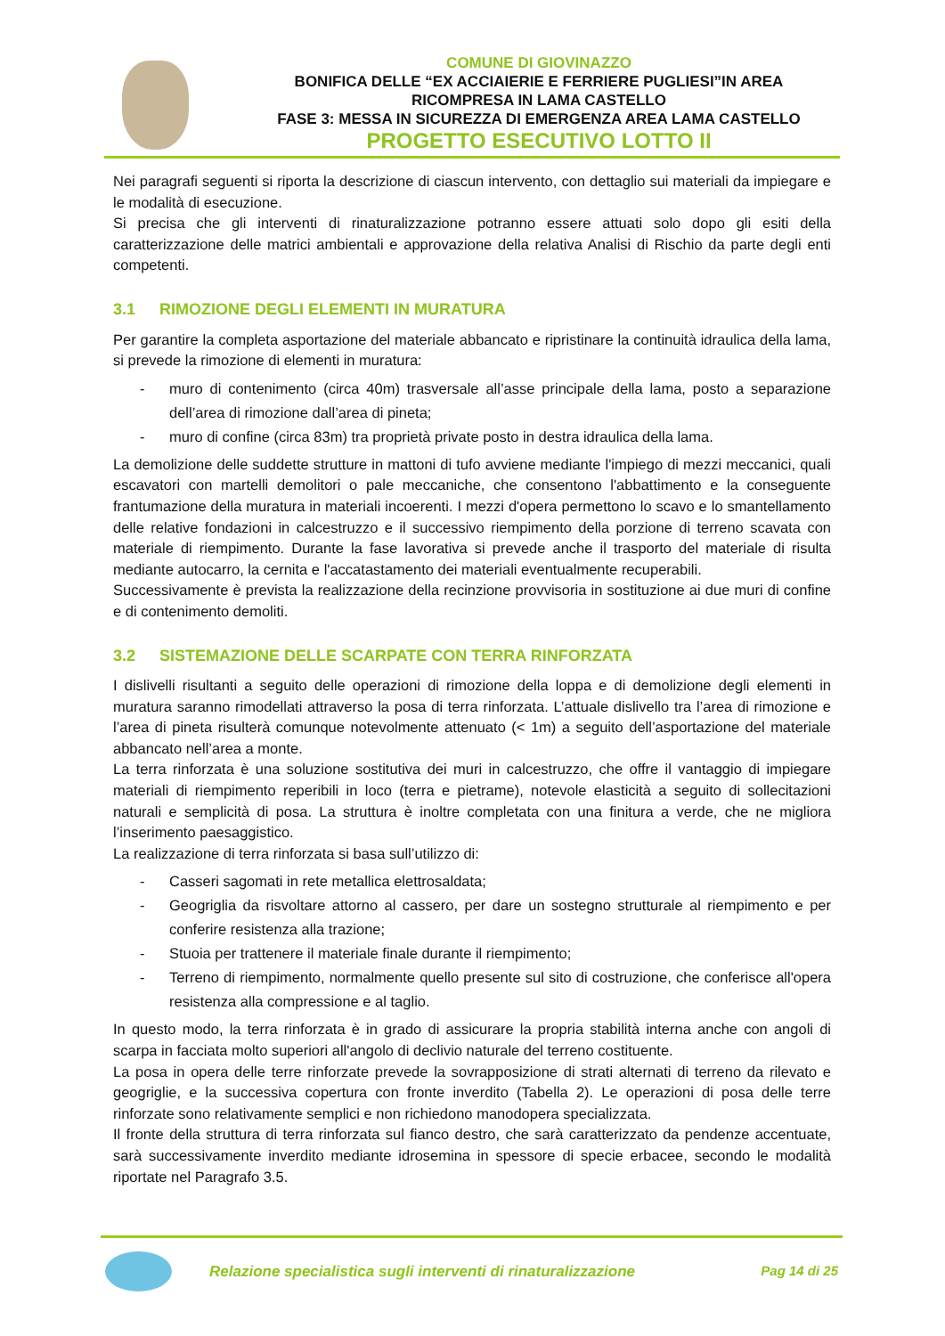COMUNE DI GIOVINAZZO
BONIFICA DELLE “EX ACCIAIERIE E FERRIERE PUGLIESI”IN AREA
RICOMPRESA IN LAMA CASTELLO
FASE 3: MESSA IN SICUREZZA DI EMERGENZA AREA LAMA CASTELLO
PROGETTO ESECUTIVO LOTTO II
Nei paragrafi seguenti si riporta la descrizione di ciascun intervento, con dettaglio sui materiali da impiegare e le modalità di esecuzione.
Si precisa che gli interventi di rinaturalizzazione potranno essere attuati solo dopo gli esiti della caratterizzazione delle matrici ambientali e approvazione della relativa Analisi di Rischio da parte degli enti competenti.
3.1 RIMOZIONE DEGLI ELEMENTI IN MURATURA
Per garantire la completa asportazione del materiale abbancato e ripristinare la continuità idraulica della lama, si prevede la rimozione di elementi in muratura:
- muro di contenimento (circa 40m) trasversale all’asse principale della lama, posto a separazione dell’area di rimozione dall’area di pineta;
- muro di confine (circa 83m) tra proprietà private posto in destra idraulica della lama.
La demolizione delle suddette strutture in mattoni di tufo avviene mediante l'impiego di mezzi meccanici, quali escavatori con martelli demolitori o pale meccaniche, che consentono l'abbattimento e la conseguente frantumazione della muratura in materiali incoerenti. I mezzi d'opera permettono lo scavo e lo smantellamento delle relative fondazioni in calcestruzzo e il successivo riempimento della porzione di terreno scavata con materiale di riempimento. Durante la fase lavorativa si prevede anche il trasporto del materiale di risulta mediante autocarro, la cernita e l'accatastamento dei materiali eventualmente recuperabili.
Successivamente è prevista la realizzazione della recinzione provvisoria in sostituzione ai due muri di confine e di contenimento demoliti.
3.2 SISTEMAZIONE DELLE SCARPATE CON TERRA RINFORZATA
I dislivelli risultanti a seguito delle operazioni di rimozione della loppa e di demolizione degli elementi in muratura saranno rimodellati attraverso la posa di terra rinforzata. L’attuale dislivello tra l’area di rimozione e l’area di pineta risulterà comunque notevolmente attenuato (< 1m) a seguito dell’asportazione del materiale abbancato nell’area a monte.
La terra rinforzata è una soluzione sostitutiva dei muri in calcestruzzo, che offre il vantaggio di impiegare materiali di riempimento reperibili in loco (terra e pietrame), notevole elasticità a seguito di sollecitazioni naturali e semplicità di posa. La struttura è inoltre completata con una finitura a verde, che ne migliora l’inserimento paesaggistico.
La realizzazione di terra rinforzata si basa sull’utilizzo di:
- Casseri sagomati in rete metallica elettrosaldata;
- Geogriglia da risvoltare attorno al cassero, per dare un sostegno strutturale al riempimento e per conferire resistenza alla trazione;
- Stuoia per trattenere il materiale finale durante il riempimento;
- Terreno di riempimento, normalmente quello presente sul sito di costruzione, che conferisce all'opera resistenza alla compressione e al taglio.
In questo modo, la terra rinforzata è in grado di assicurare la propria stabilità interna anche con angoli di scarpa in facciata molto superiori all'angolo di declivio naturale del terreno costituente.
La posa in opera delle terre rinforzate prevede la sovrapposizione di strati alternati di terreno da rilevato e geogriglie, e la successiva copertura con fronte inverdito (Tabella 2). Le operazioni di posa delle terre rinforzate sono relativamente semplici e non richiedono manodopera specializzata.
Il fronte della struttura di terra rinforzata sul fianco destro, che sarà caratterizzato da pendenze accentuate, sarà successivamente inverdito mediante idrosemina in spessore di specie erbacee, secondo le modalità riportate nel Paragrafo 3.5.
Relazione specialistica sugli interventi di rinaturalizzazione
Pag 14 di 25